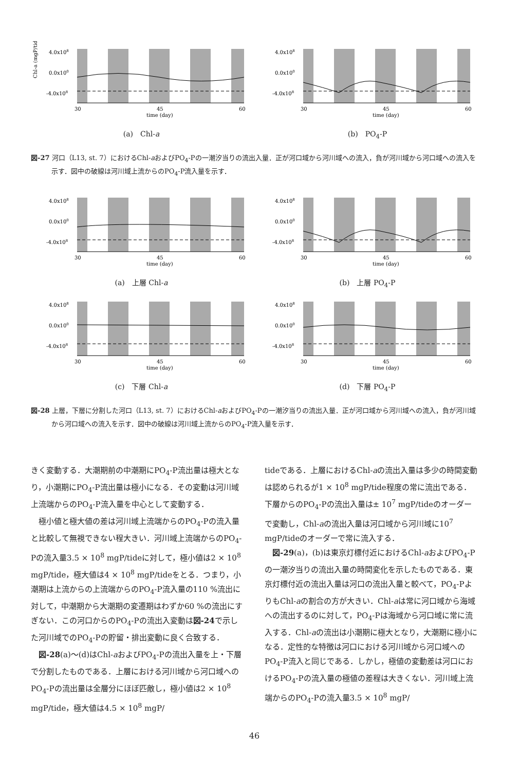Chl-a (mgP/tide)
4.0x108
0.0x100
-4.0x108
30
45
60
time (day)
(a)　Chl-a
4.0x108
0.0x100
-4.0x108
30
45
60
time (day)
(b)　PO<sub>4</sub>-P
図-27 河口（L13, st. 7）におけるChl-aおよびPO<sub>4</sub>-Pの一潮汐当りの流出入量．正が河口域から河川域への流入，負が河川域から河口域への流入を示す．図中の破線は河川域上流からのPO<sub>4</sub>-P流入量を示す．
4.0x108
0.0x100
-4.0x108
30
45
60
time (day)
(a)　上層 Chl-a
4.0x108
0.0x100
-4.0x108
30
45
60
time (day)
(b)　上層 PO<sub>4</sub>-P
4.0x108
0.0x100
-4.0x108
30
45
60
time (day)
(c)　下層 Chl-a
4.0x108
0.0x100
-4.0x108
30
45
60
time (day)
(d)　下層 PO<sub>4</sub>-P
図-28 上層，下層に分割した河口（L13, st. 7）におけるChl-aおよびPO<sub>4</sub>-Pの一潮汐当りの流出入量．正が河口域から河川域への流入，負が河川域から河口域への流入を示す．図中の破線は河川域上流からのPO<sub>4</sub>-P流入量を示す．
きく変動する．大潮期前の中潮期にPO<sub>4</sub>-P流出量は極大となり，小潮期にPO<sub>4</sub>-P流出量は極小になる．その変動は河川域上流端からのPO<sub>4</sub>-P流入量を中心として変動する．
極小値と極大値の差は河川域上流端からのPO<sub>4</sub>-Pの流入量と比較して無視できない程大きい．河川域上流端からのPO<sub>4</sub>-Pの流入量3.5 × 10<sup>8</sup> mgP/tideに対して，極小値は2 × 10<sup>8</sup> mgP/tide，極大値は4 × 10<sup>8</sup> mgP/tideをとる．つまり，小潮期は上流からの上流端からのPO<sub>4</sub>-P流入量の110 %流出に対して，中潮期から大潮期の変遷期はわずか60 %の流出にすぎない．この河口からのPO<sub>4</sub>-Pの流出入変動は図-24で示した河川域でのPO<sub>4</sub>-Pの貯留・排出変動に良く合致する．
図-28(a)～(d)はChl-aおよびPO<sub>4</sub>-Pの流出入量を上・下層で分割したものである．上層における河川域から河口域へのPO<sub>4</sub>-Pの流出量は全層分にほぼ匹敵し，極小値は2 × 10<sup>8</sup> mgP/tide，極大値は4.5 × 10<sup>8</sup> mgP/
tideである．上層におけるChl-aの流出入量は多少の時間変動は認められるが1 × 10<sup>8</sup> mgP/tide程度の常に流出である．下層からのPO<sub>4</sub>-Pの流出入量は± 10<sup>7</sup> mgP/tideのオーダーで変動し，Chl-aの流出入量は河口域から河川域に10<sup>7</sup> mgP/tideのオーダーで常に流入する．
図-29(a)，(b)は東京灯標付近におけるChl-aおよびPO<sub>4</sub>-Pの一潮汐当りの流出入量の時間変化を示したものである．東京灯標付近の流出入量は河口の流出入量と較べて，PO<sub>4</sub>-PよりもChl-aの割合の方が大きい．Chl-aは常に河口域から海域への流出するのに対して，PO<sub>4</sub>-Pは海域から河口域に常に流入する．Chl-aの流出は小潮期に極大となり，大潮期に極小になる．定性的な特徴は河口における河川域から河口域へのPO<sub>4</sub>-P流入と同じである．しかし，極値の変動差は河口におけるPO<sub>4</sub>-Pの流入量の極値の差程は大きくない．河川域上流端からのPO<sub>4</sub>-Pの流入量3.5 × 10<sup>8</sup> mgP/
46